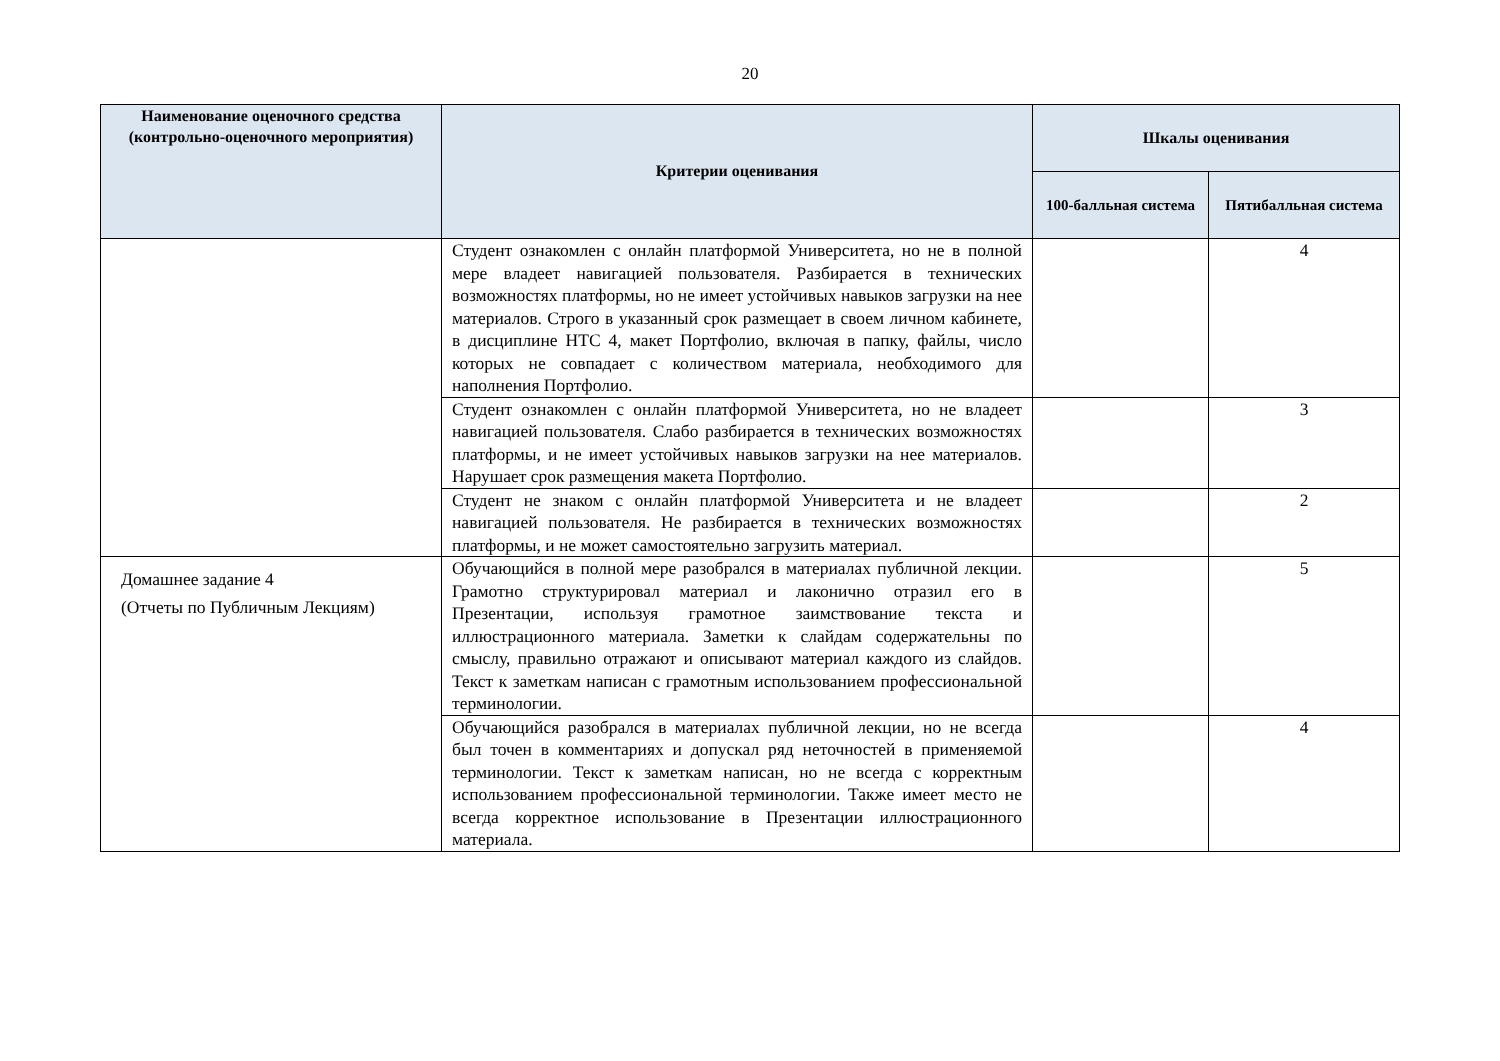20
| Наименование оценочного средства (контрольно-оценочного мероприятия) | Критерии оценивания | Шкалы оценивания | |
| --- | --- | --- | --- |
| | | 100-балльная система | Пятибалльная система |
| | Студент ознакомлен с онлайн платформой Университета, но не в полной мере владеет навигацией пользователя. Разбирается в технических возможностях платформы, но не имеет устойчивых навыков загрузки на нее материалов. Строго в указанный срок размещает в своем личном кабинете, в дисциплине НТС 4, макет Портфолио, включая в папку, файлы, число которых не совпадает с количеством материала, необходимого для наполнения Портфолио. | | 4 |
| | Студент ознакомлен с онлайн платформой Университета, но не владеет навигацией пользователя. Слабо разбирается в технических возможностях платформы, и не имеет устойчивых навыков загрузки на нее материалов. Нарушает срок размещения макета Портфолио. | | 3 |
| | Студент не знаком с онлайн платформой Университета и не владеет навигацией пользователя. Не разбирается в технических возможностях платформы, и не может самостоятельно загрузить материал. | | 2 |
| Домашнее задание 4 (Отчеты по Публичным Лекциям) | Обучающийся в полной мере разобрался в материалах публичной лекции. Грамотно структурировал материал и лаконично отразил его в Презентации, используя грамотное заимствование текста и иллюстрационного материала. Заметки к слайдам содержательны по смыслу, правильно отражают и описывают материал каждого из слайдов. Текст к заметкам написан с грамотным использованием профессиональной терминологии. | | 5 |
| | Обучающийся разобрался в материалах публичной лекции, но не всегда был точен в комментариях и допускал ряд неточностей в применяемой терминологии. Текст к заметкам написан, но не всегда с корректным использованием профессиональной терминологии. Также имеет место не всегда корректное использование в Презентации иллюстрационного материала. | | 4 |